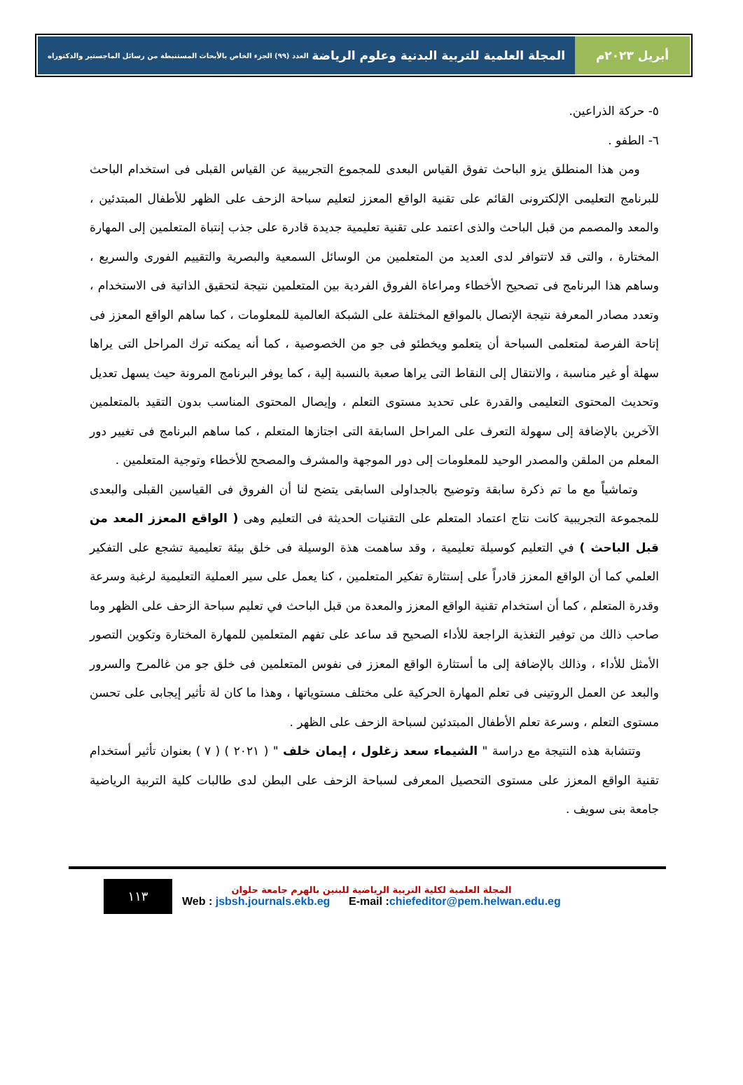أبريل ٢٠٢٣م المجلة العلمية للتربية البدنية وعلوم الرياضة العدد (٩٩) الجزء الخاص بالأبحاث المستنبطة من رسائل الماجستير والدكتوراه
٥- حركة الذراعين.
٦- الطفو .
ومن هذا المنطلق يزو الباحث تفوق القياس البعدى للمجموع التجريبية عن القياس القبلى فى استخدام الباحث للبرنامج التعليمى الإلكترونى القائم على تقنية الواقع المعزز لتعليم سباحة الزحف على الظهر للأطفال المبتدئين ، والمعد والمصمم من قبل الباحث والذى اعتمد على تقنية تعليمية جديدة قادرة على جذب إنتباة المتعلمين إلى المهارة المختارة ، والتى قد لاتتوافر لدى العديد من المتعلمين من الوسائل السمعية والبصرية والتقييم الفورى والسريع ، وساهم هذا البرنامج فى تصحيح الأخطاء ومراعاة الفروق الفردية بين المتعلمين نتيجة لتحقيق الذاتية فى الاستخدام ، وتعدد مصادر المعرفة نتيجة الإتصال بالمواقع المختلفة على الشبكة العالمية للمعلومات ، كما ساهم الواقع المعزز فى إتاحة الفرصة لمتعلمى السباحة أن يتعلمو ويخطئو فى جو من الخصوصية ، كما أنه يمكنه ترك المراحل التى يراها سهلة أو غير مناسبة ، والانتقال إلى النقاط التى يراها صعبة بالنسبة إلية ، كما يوفر البرنامج المرونة حيث يسهل تعديل وتحديث المحتوى التعليمى والقدرة على تحديد مستوى التعلم ، وإيصال المحتوى المناسب بدون التقيد بالمتعلمين الآخرين بالإضافة إلى سهولة التعرف على المراحل السابقة التى اجتازها المتعلم ، كما ساهم البرنامج فى تغيير دور المعلم من الملقن والمصدر الوحيد للمعلومات إلى دور الموجهة والمشرف والمصحح للأخطاء وتوجية المتعلمين .
وتماشياً مع ما تم ذكرة سابقة وتوضيح بالجداولى السابقى يتضح لنا أن الفروق فى القياسين القبلى والبعدى للمجموعة التجريبية كانت نتاج اعتماد المتعلم على التقنيات الحديثة فى التعليم وهى ( الواقع المعزز المعد من قبل الباحث ) في التعليم كوسيلة تعليمية ، وقد ساهمت هذة الوسيلة فى خلق بيئة تعليمية تشجع على التفكير العلمي كما أن الواقع المعزز قادراً على إستثارة تفكير المتعلمين ، كنا يعمل على سير العملية التعليمية لرغبة وسرعة وقدرة المتعلم ، كما أن استخدام تقنية الواقع المعزز والمعدة من قبل الباحث في تعليم سباحة الزحف على الظهر وما صاحب ذالك من توفير التغذية الراجعة للأداء الصحيح قد ساعد على تفهم المتعلمين للمهارة المختارة وتكوين التصور الأمثل للأداء ، وذالك بالإضافة إلى ما أستثارة الواقع المعزز فى نفوس المتعلمين فى خلق جو من غالمرح والسرور والبعد عن العمل الروتينى فى تعلم المهارة الحركية على مختلف مستوياتها ، وهذا ما كان لة تأثير إيجابى على تحسن مستوى التعلم ، وسرعة تعلم الأطفال المبتدئين لسباحة الزحف على الظهر .
وتتشابة هذه النتيجة مع دراسة " الشيماء سعد زغلول ، إيمان خلف " ( ٢٠٢١ ) ( ٧ ) بعنوان تأثير أستخدام تقنية الواقع المعزز على مستوى التحصيل المعرفى لسباحة الزحف على البطن لدى طالبات كلية التربية الرياضية جامعة بنى سويف .
١١٣
المجلة العلمية لكلية التربية الرياضية للبنين بالهرم جامعة حلوان
Web : jsbsh.journals.ekb.eg E-mail :chiefeditor@pem.helwan.edu.eg